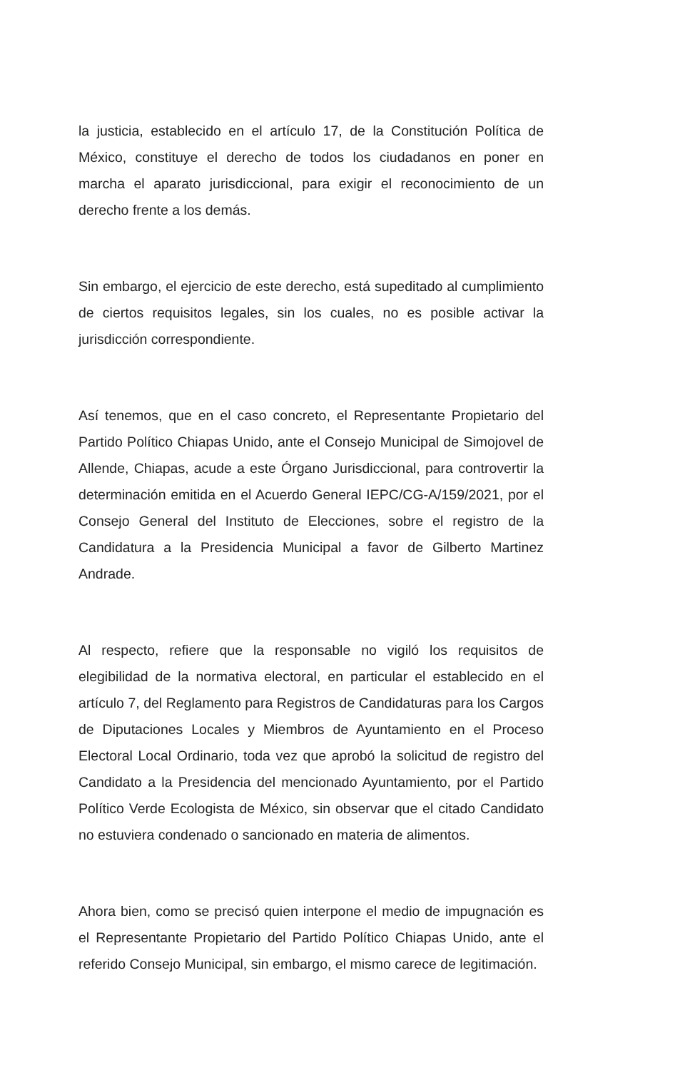la justicia, establecido en el artículo 17, de la Constitución Política de México, constituye el derecho de todos los ciudadanos en poner en marcha el aparato jurisdiccional, para exigir el reconocimiento de un derecho frente a los demás.
Sin embargo, el ejercicio de este derecho, está supeditado al cumplimiento de ciertos requisitos legales, sin los cuales, no es posible activar la jurisdicción correspondiente.
Así tenemos, que en el caso concreto, el Representante Propietario del Partido Político Chiapas Unido, ante el Consejo Municipal de Simojovel de Allende, Chiapas, acude a este Órgano Jurisdiccional, para controvertir la determinación emitida en el Acuerdo General IEPC/CG-A/159/2021, por el Consejo General del Instituto de Elecciones, sobre el registro de la Candidatura a la Presidencia Municipal a favor de Gilberto Martinez Andrade.
Al respecto, refiere que la responsable no vigiló los requisitos de elegibilidad de la normativa electoral, en particular el establecido en el artículo 7, del Reglamento para Registros de Candidaturas para los Cargos de Diputaciones Locales y Miembros de Ayuntamiento en el Proceso Electoral Local Ordinario, toda vez que aprobó la solicitud de registro del Candidato a la Presidencia del mencionado Ayuntamiento, por el Partido Político Verde Ecologista de México, sin observar que el citado Candidato no estuviera condenado o sancionado en materia de alimentos.
Ahora bien, como se precisó quien interpone el medio de impugnación es el Representante Propietario del Partido Político Chiapas Unido, ante el referido Consejo Municipal, sin embargo, el mismo carece de legitimación.